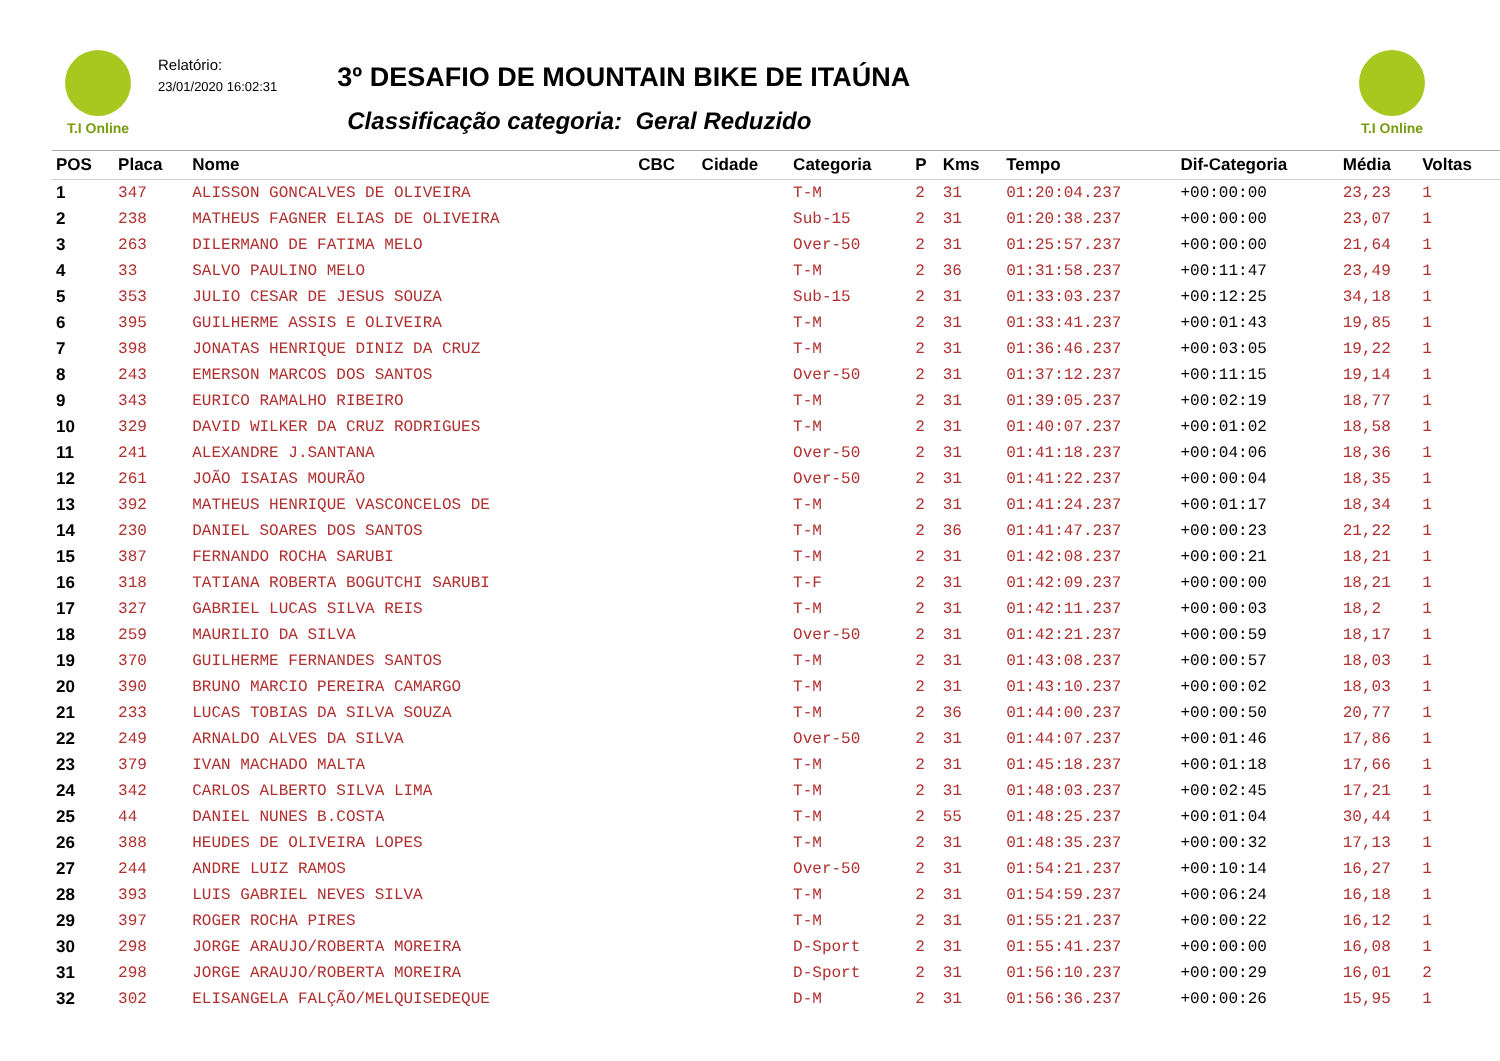T.I Online
Relatório:
23/01/2020 16:02:31
3º DESAFIO DE MOUNTAIN BIKE DE ITAÚNA
Classificação categoria: Geral Reduzido
T.I Online
| POS | Placa | Nome | CBC | Cidade | Categoria | P | Kms | Tempo | Dif-Categoria | Média | Voltas |
| --- | --- | --- | --- | --- | --- | --- | --- | --- | --- | --- | --- |
| 1 | 347 | ALISSON GONCALVES DE OLIVEIRA | | | T-M | 2 | 31 | 01:20:04.237 | +00:00:00 | 23,23 | 1 |
| 2 | 238 | MATHEUS FAGNER ELIAS DE OLIVEIRA | | | Sub-15 | 2 | 31 | 01:20:38.237 | +00:00:00 | 23,07 | 1 |
| 3 | 263 | DILERMANO DE FATIMA MELO | | | Over-50 | 2 | 31 | 01:25:57.237 | +00:00:00 | 21,64 | 1 |
| 4 | 33 | SALVO PAULINO MELO | | | T-M | 2 | 36 | 01:31:58.237 | +00:11:47 | 23,49 | 1 |
| 5 | 353 | JULIO CESAR DE JESUS SOUZA | | | Sub-15 | 2 | 31 | 01:33:03.237 | +00:12:25 | 34,18 | 1 |
| 6 | 395 | GUILHERME ASSIS E OLIVEIRA | | | T-M | 2 | 31 | 01:33:41.237 | +00:01:43 | 19,85 | 1 |
| 7 | 398 | JONATAS HENRIQUE DINIZ DA CRUZ | | | T-M | 2 | 31 | 01:36:46.237 | +00:03:05 | 19,22 | 1 |
| 8 | 243 | EMERSON MARCOS DOS SANTOS | | | Over-50 | 2 | 31 | 01:37:12.237 | +00:11:15 | 19,14 | 1 |
| 9 | 343 | EURICO RAMALHO RIBEIRO | | | T-M | 2 | 31 | 01:39:05.237 | +00:02:19 | 18,77 | 1 |
| 10 | 329 | DAVID WILKER DA CRUZ RODRIGUES | | | T-M | 2 | 31 | 01:40:07.237 | +00:01:02 | 18,58 | 1 |
| 11 | 241 | ALEXANDRE J.SANTANA | | | Over-50 | 2 | 31 | 01:41:18.237 | +00:04:06 | 18,36 | 1 |
| 12 | 261 | JOÃO ISAIAS MOURÃO | | | Over-50 | 2 | 31 | 01:41:22.237 | +00:00:04 | 18,35 | 1 |
| 13 | 392 | MATHEUS HENRIQUE VASCONCELOS DE | | | T-M | 2 | 31 | 01:41:24.237 | +00:01:17 | 18,34 | 1 |
| 14 | 230 | DANIEL SOARES DOS SANTOS | | | T-M | 2 | 36 | 01:41:47.237 | +00:00:23 | 21,22 | 1 |
| 15 | 387 | FERNANDO ROCHA SARUBI | | | T-M | 2 | 31 | 01:42:08.237 | +00:00:21 | 18,21 | 1 |
| 16 | 318 | TATIANA ROBERTA BOGUTCHI SARUBI | | | T-F | 2 | 31 | 01:42:09.237 | +00:00:00 | 18,21 | 1 |
| 17 | 327 | GABRIEL LUCAS SILVA REIS | | | T-M | 2 | 31 | 01:42:11.237 | +00:00:03 | 18,2 | 1 |
| 18 | 259 | MAURILIO DA SILVA | | | Over-50 | 2 | 31 | 01:42:21.237 | +00:00:59 | 18,17 | 1 |
| 19 | 370 | GUILHERME FERNANDES SANTOS | | | T-M | 2 | 31 | 01:43:08.237 | +00:00:57 | 18,03 | 1 |
| 20 | 390 | BRUNO MARCIO PEREIRA CAMARGO | | | T-M | 2 | 31 | 01:43:10.237 | +00:00:02 | 18,03 | 1 |
| 21 | 233 | LUCAS TOBIAS DA SILVA SOUZA | | | T-M | 2 | 36 | 01:44:00.237 | +00:00:50 | 20,77 | 1 |
| 22 | 249 | ARNALDO ALVES DA SILVA | | | Over-50 | 2 | 31 | 01:44:07.237 | +00:01:46 | 17,86 | 1 |
| 23 | 379 | IVAN MACHADO MALTA | | | T-M | 2 | 31 | 01:45:18.237 | +00:01:18 | 17,66 | 1 |
| 24 | 342 | CARLOS ALBERTO SILVA LIMA | | | T-M | 2 | 31 | 01:48:03.237 | +00:02:45 | 17,21 | 1 |
| 25 | 44 | DANIEL NUNES B.COSTA | | | T-M | 2 | 55 | 01:48:25.237 | +00:01:04 | 30,44 | 1 |
| 26 | 388 | HEUDES DE OLIVEIRA LOPES | | | T-M | 2 | 31 | 01:48:35.237 | +00:00:32 | 17,13 | 1 |
| 27 | 244 | ANDRE LUIZ RAMOS | | | Over-50 | 2 | 31 | 01:54:21.237 | +00:10:14 | 16,27 | 1 |
| 28 | 393 | LUIS GABRIEL NEVES SILVA | | | T-M | 2 | 31 | 01:54:59.237 | +00:06:24 | 16,18 | 1 |
| 29 | 397 | ROGER ROCHA PIRES | | | T-M | 2 | 31 | 01:55:21.237 | +00:00:22 | 16,12 | 1 |
| 30 | 298 | JORGE ARAUJO/ROBERTA MOREIRA | | | D-Sport | 2 | 31 | 01:55:41.237 | +00:00:00 | 16,08 | 1 |
| 31 | 298 | JORGE ARAUJO/ROBERTA MOREIRA | | | D-Sport | 2 | 31 | 01:56:10.237 | +00:00:29 | 16,01 | 2 |
| 32 | 302 | ELISANGELA FALÇÃO/MELQUISEDEQUE | | | D-M | 2 | 31 | 01:56:36.237 | +00:00:26 | 15,95 | 1 |